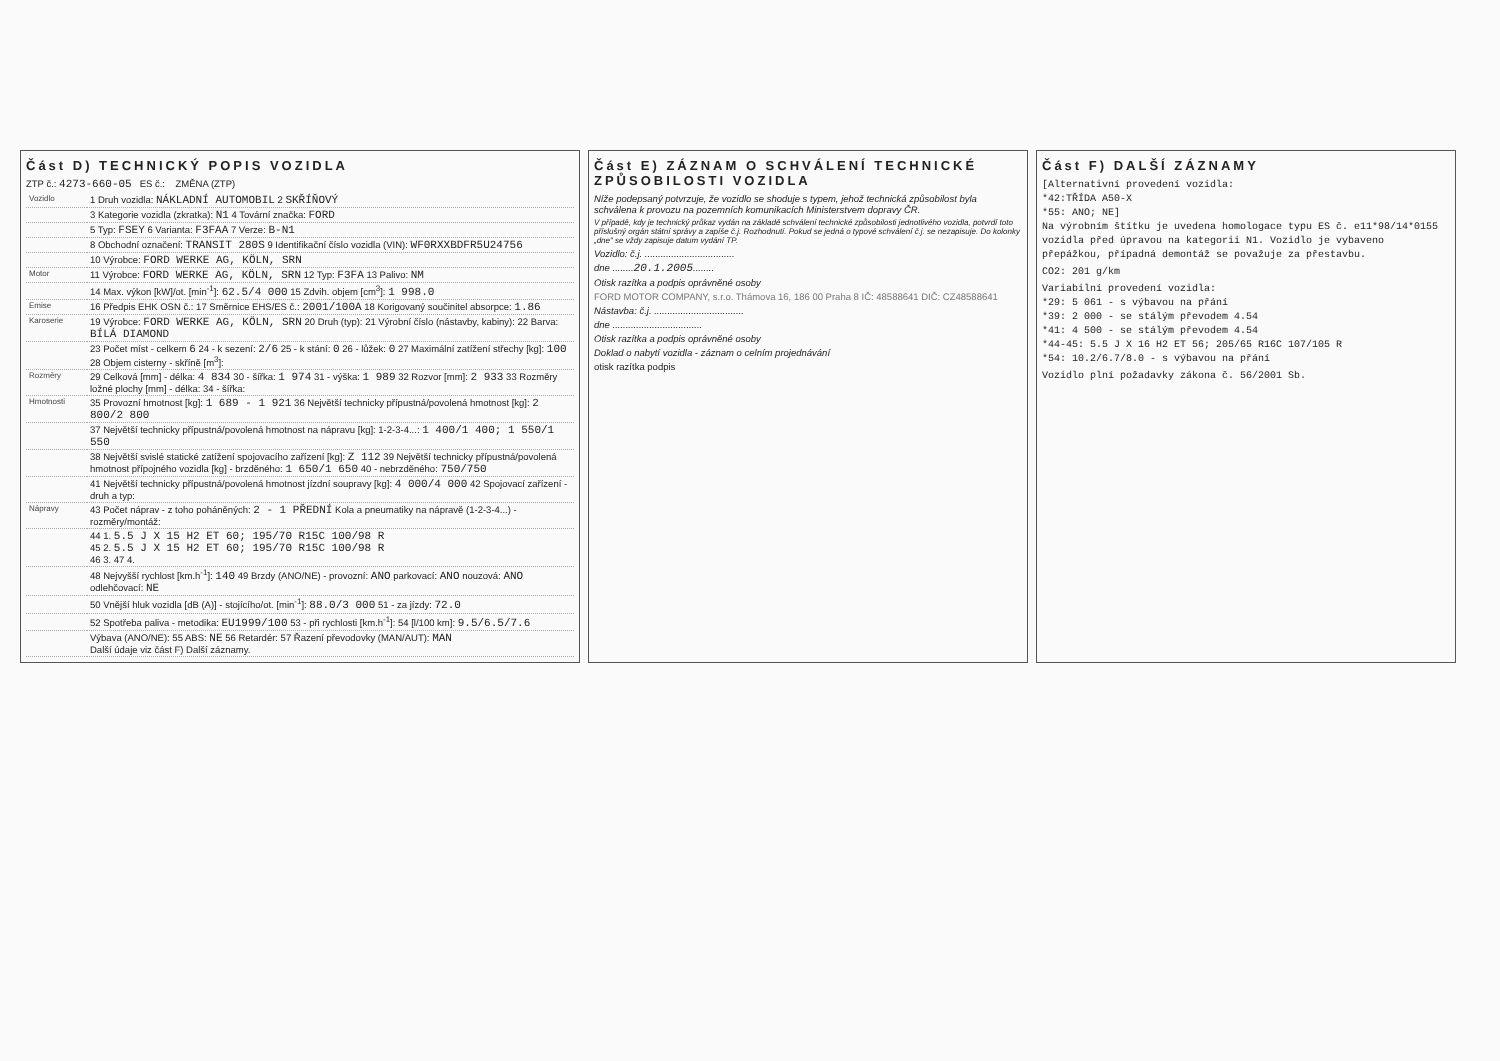Část D) TECHNICKÝ POPIS VOZIDLA
ZTP č.: 4273-660-05 ES č.: ZMĚNA (ZTP)
| Vozidlo | 1 Druh vozidla: NÁKLADNÍ AUTOMOBIL 2 SKŘÍŇOVÝ |
| | 3 Kategorie vozidla (zkratka): N1 4 Tovární značka: FORD |
| | 5 Typ: FSEY 6 Varianta: F3FAA 7 Verze: B-N1 |
| | 8 Obchodní označení: TRANSIT 280S 9 Identifikační číslo vozidla (VIN): WF0RXXBDFR5U24756 |
| | 10 Výrobce: FORD WERKE AG, KÖLN, SRN |
| Motor | 11 Výrobce: FORD WERKE AG, KÖLN, SRN 12 Typ: F3FA 13 Palivo: NM |
| | 14 Max. výkon [kW]/ot. [min<sup>-1</sup>]: 62.5/4 000 15 Zdvih. objem [cm<sup>3</sup>]: 1 998.0 |
| Emise | 16 Předpis EHK OSN č.: 17 Směrnice EHS/ES č.: 2001/100A 18 Korigovaný součinitel absorpce: 1.86 |
| Karoserie | 19 Výrobce: FORD WERKE AG, KÖLN, SRN 20 Druh (typ): 21 Výrobní číslo (nástavby, kabiny): 22 Barva: BÍLÁ DIAMOND |
| | 23 Počet míst - celkem 6 24 - k sezení: 2/6 25 - k stání: 0 26 - lůžek: 0 27 Maximální zatížení střechy [kg]: 100 28 Objem cisterny - skříně [m<sup>3</sup>]: |
| Rozměry | 29 Celková [mm] - délka: 4 834 30 - šířka: 1 974 31 - výška: 1 989 32 Rozvor [mm]: 2 933 33 Rozměry ložné plochy [mm] - délka: 34 - šířka: |
| Hmotnosti | 35 Provozní hmotnost [kg]: 1 689 - 1 921 36 Největší technicky přípustná/povolená hmotnost [kg]: 2 800/2 800 |
| | 37 Největší technicky přípustná/povolená hmotnost na nápravu [kg]: 1-2-3-4...: 1 400/1 400; 1 550/1 550 |
| | 38 Největší svislé statické zatížení spojovacího zařízení [kg]: Z 112 39 Největší technicky přípustná/povolená hmotnost přípojného vozidla [kg] - brzděného: 1 650/1 650 40 - nebrzděného: 750/750 |
| | 41 Největší technicky přípustná/povolená hmotnost jízdní soupravy [kg]: 4 000/4 000 42 Spojovací zařízení - druh a typ: |
| Nápravy | 43 Počet náprav - z toho poháněných: 2 - 1 PŘEDNÍ Kola a pneumatiky na nápravě (1-2-3-4...) - rozměry/montáž: |
| | 44 1. 5.5 J X 15 H2 ET 60; 195/70 R15C 100/98 R 45 2. 5.5 J X 15 H2 ET 60; 195/70 R15C 100/98 R 46 3. 47 4. |
| | 48 Nejvyšší rychlost [km.h<sup>-1</sup>]: 140 49 Brzdy (ANO/NE) - provozní: ANO parkovací: ANO nouzová: ANO odlehčovací: NE |
| | 50 Vnější hluk vozidla [dB (A)] - stojícího/ot. [min<sup>-1</sup>]: 88.0/3 000 51 - za jízdy: 72.0 |
| | 52 Spotřeba paliva - metodika: EU1999/100 53 - při rychlosti [km.h<sup>-1</sup>]: 54 [l/100 km]: 9.5/6.5/7.6 |
| | Výbava (ANO/NE): 55 ABS: NE 56 Retardér: 57 Řazení převodovky (MAN/AUT): MAN Další údaje viz část F) Další záznamy. |
Část E) ZÁZNAM O SCHVÁLENÍ TECHNICKÉ ZPŮSOBILOSTI VOZIDLA
Níže podepsaný potvrzuje, že vozidlo se shoduje s typem, jehož technická způsobilost byla schválena k provozu na pozemních komunikacích Ministerstvem dopravy ČR.
V případě, kdy je technický průkaz vydán na základě schválení technické způsobilosti jednotlivého vozidla, potvrdí toto příslušný orgán státní správy a zapíše č.j. Rozhodnutí. Pokud se jedná o typové schválení č.j. se nezapisuje. Do kolonky „dne" se vždy zapisuje datum vydání TP.
Vozidlo: č.j. ..................................
dne ........20.1.2005........
Otisk razítka a podpis oprávněné osoby
FORD MOTOR COMPANY, s.r.o. Thámova 16, 186 00 Praha 8 IČ: 48588641 DIČ: CZ48588641
Nástavba: č.j. ..................................
dne ..................................
Otisk razítka a podpis oprávněné osoby
Doklad o nabytí vozidla - záznam o celním projednávání
otisk razítka podpis
Část F) DALŠÍ ZÁZNAMY
[Alternativní provedení vozidla:
*42:TŘÍDA A50-X
*55: ANO; NE]
Na výrobním štítku je uvedena homologace typu ES č. e11*98/14*0155 vozidla před úpravou na kategorii N1. Vozidlo je vybaveno přepážkou, případná demontáž se považuje za přestavbu.
CO2: 201 g/km
Variabilní provedení vozidla:
*29: 5 061 - s výbavou na přání
*39: 2 000 - se stálým převodem 4.54
*41: 4 500 - se stálým převodem 4.54
*44-45: 5.5 J X 16 H2 ET 56; 205/65 R16C 107/105 R
*54: 10.2/6.7/8.0 - s výbavou na přání
Vozidlo plní požadavky zákona č. 56/2001 Sb.